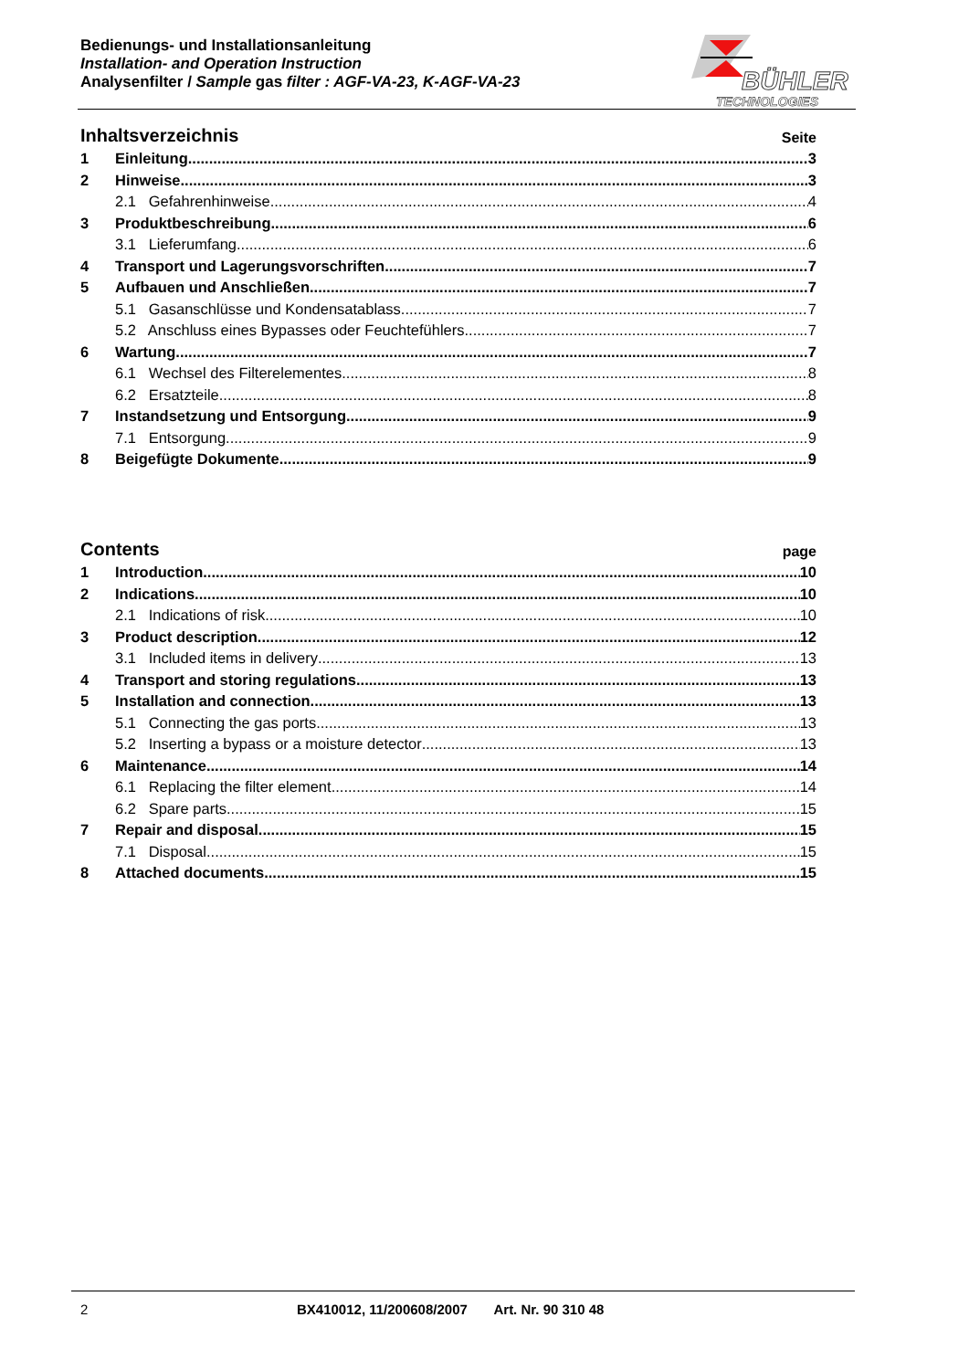Bedienungs- und Installationsanleitung
Installation- and Operation Instruction
Analysenfilter / Sample gas filter : AGF-VA-23, K-AGF-VA-23
BÜHLER
TECHNOLOGIES
Inhaltsverzeichnis Seite
1 Einleitung 3
2 Hinweise 3
2.1 Gefahrenhinweise 4
3 Produktbeschreibung 6
3.1 Lieferumfang 6
4 Transport und Lagerungsvorschriften 7
5 Aufbauen und Anschließen 7
5.1 Gasanschlüsse und Kondensatablass 7
5.2 Anschluss eines Bypasses oder Feuchtefühlers 7
6 Wartung 7
6.1 Wechsel des Filterelementes 8
6.2 Ersatzteile 8
7 Instandsetzung und Entsorgung 9
7.1 Entsorgung 9
8 Beigefügte Dokumente 9
Contents page
1 Introduction 10
2 Indications 10
2.1 Indications of risk 10
3 Product description 12
3.1 Included items in delivery 13
4 Transport and storing regulations 13
5 Installation and connection 13
5.1 Connecting the gas ports 13
5.2 Inserting a bypass or a moisture detector 13
6 Maintenance 14
6.1 Replacing the filter element 14
6.2 Spare parts 15
7 Repair and disposal 15
7.1 Disposal 15
8 Attached documents 15
2 BX410012, 11/200608/2007 Art. Nr. 90 310 48